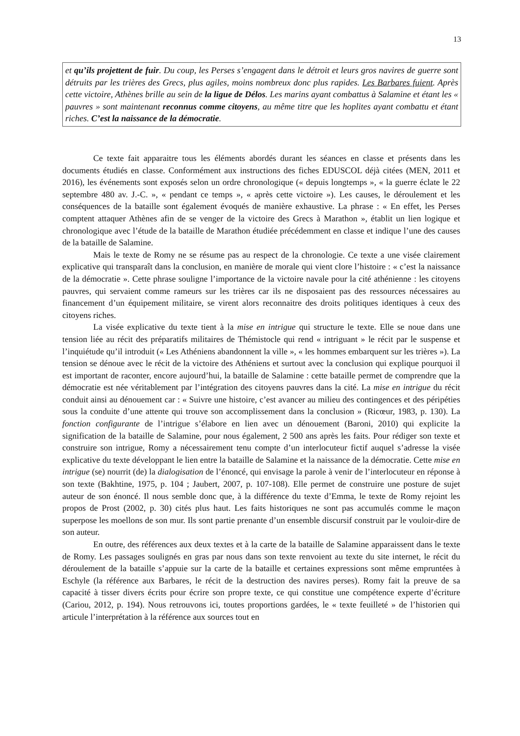13
et qu’ils projettent de fuir. Du coup, les Perses s’engagent dans le détroit et leurs gros navires de guerre sont détruits par les trières des Grecs, plus agiles, moins nombreux donc plus rapides. Les Barbares fuient. Après cette victoire, Athènes brille au sein de la ligue de Délos. Les marins ayant combattus à Salamine et étant les « pauvres » sont maintenant reconnus comme citoyens, au même titre que les hoplites ayant combattu et étant riches. C’est la naissance de la démocratie.
Ce texte fait apparaitre tous les éléments abordés durant les séances en classe et présents dans les documents étudiés en classe. Conformément aux instructions des fiches EDUSCOL déjà citées (MEN, 2011 et 2016), les événements sont exposés selon un ordre chronologique (« depuis longtemps », « la guerre éclate le 22 septembre 480 av. J.-C. », « pendant ce temps », « après cette victoire »). Les causes, le déroulement et les conséquences de la bataille sont également évoqués de manière exhaustive. La phrase : « En effet, les Perses comptent attaquer Athènes afin de se venger de la victoire des Grecs à Marathon », établit un lien logique et chronologique avec l’étude de la bataille de Marathon étudiée précédemment en classe et indique l’une des causes de la bataille de Salamine.
Mais le texte de Romy ne se résume pas au respect de la chronologie. Ce texte a une visée clairement explicative qui transparaît dans la conclusion, en manière de morale qui vient clore l’histoire : « c’est la naissance de la démocratie ». Cette phrase souligne l’importance de la victoire navale pour la cité athénienne : les citoyens pauvres, qui servaient comme rameurs sur les trières car ils ne disposaient pas des ressources nécessaires au financement d’un équipement militaire, se virent alors reconnaitre des droits politiques identiques à ceux des citoyens riches.
La visée explicative du texte tient à la mise en intrigue qui structure le texte. Elle se noue dans une tension liée au récit des préparatifs militaires de Thémistocle qui rend « intriguant » le récit par le suspense et l’inquiétude qu’il introduit (« Les Athéniens abandonnent la ville », « les hommes embarquent sur les trières »). La tension se dénoue avec le récit de la victoire des Athéniens et surtout avec la conclusion qui explique pourquoi il est important de raconter, encore aujourd’hui, la bataille de Salamine : cette bataille permet de comprendre que la démocratie est née véritablement par l’intégration des citoyens pauvres dans la cité. La mise en intrigue du récit conduit ainsi au dénouement car : « Suivre une histoire, c’est avancer au milieu des contingences et des péripéties sous la conduite d’une attente qui trouve son accomplissement dans la conclusion » (Ricœur, 1983, p. 130). La fonction configurante de l’intrigue s’élabore en lien avec un dénouement (Baroni, 2010) qui explicite la signification de la bataille de Salamine, pour nous également, 2 500 ans après les faits. Pour rédiger son texte et construire son intrigue, Romy a nécessairement tenu compte d’un interlocuteur fictif auquel s’adresse la visée explicative du texte développant le lien entre la bataille de Salamine et la naissance de la démocratie. Cette mise en intrigue (se) nourrit (de) la dialogisation de l’énoncé, qui envisage la parole à venir de l’interlocuteur en réponse à son texte (Bakhtine, 1975, p. 104 ; Jaubert, 2007, p. 107-108). Elle permet de construire une posture de sujet auteur de son énoncé. Il nous semble donc que, à la différence du texte d’Emma, le texte de Romy rejoint les propos de Prost (2002, p. 30) cités plus haut. Les faits historiques ne sont pas accumulés comme le maçon superpose les moellons de son mur. Ils sont partie prenante d’un ensemble discursif construit par le vouloir-dire de son auteur.
En outre, des références aux deux textes et à la carte de la bataille de Salamine apparaissent dans le texte de Romy. Les passages soulignés en gras par nous dans son texte renvoient au texte du site internet, le récit du déroulement de la bataille s’appuie sur la carte de la bataille et certaines expressions sont même empruntées à Eschyle (la référence aux Barbares, le récit de la destruction des navires perses). Romy fait la preuve de sa capacité à tisser divers écrits pour écrire son propre texte, ce qui constitue une compétence experte d’écriture (Cariou, 2012, p. 194). Nous retrouvons ici, toutes proportions gardées, le « texte feuilleté » de l’historien qui articule l’interprétation à la référence aux sources tout en